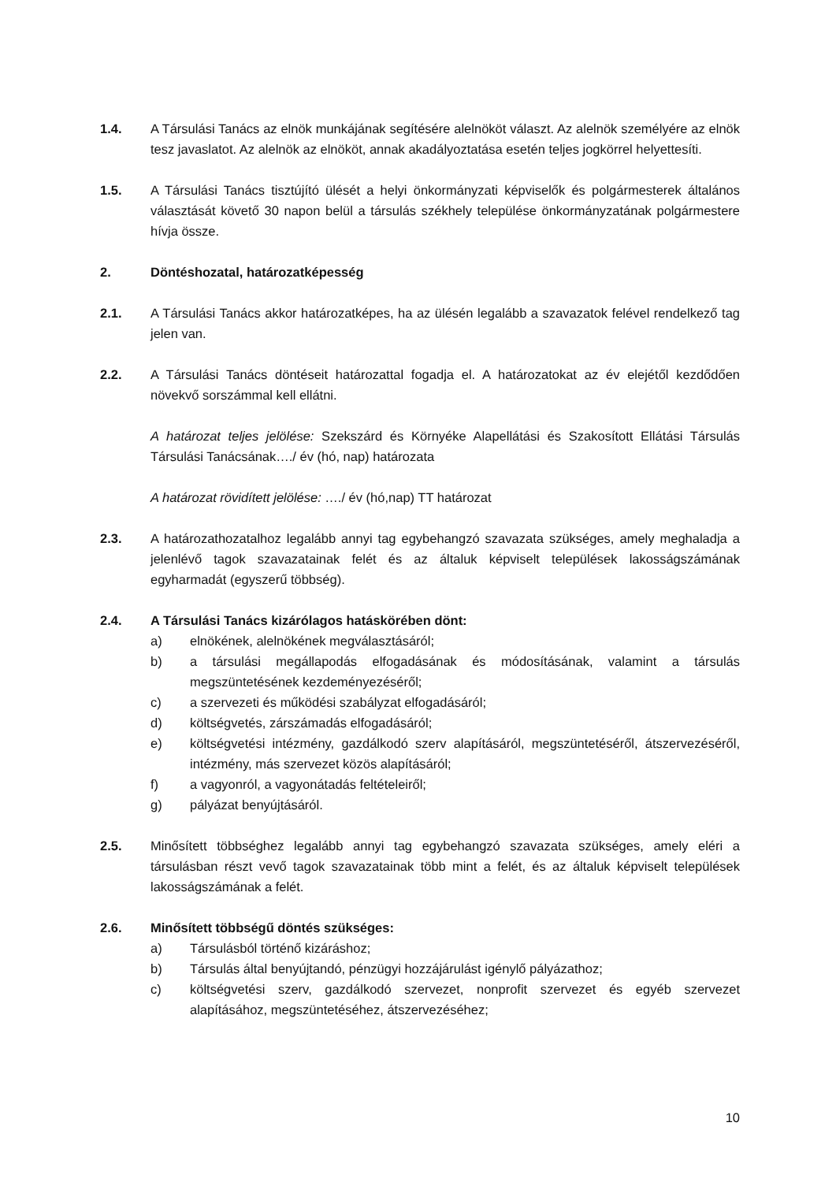1.4. A Társulási Tanács az elnök munkájának segítésére alelnököt választ. Az alelnök személyére az elnök tesz javaslatot. Az alelnök az elnököt, annak akadályoztatása esetén teljes jogkörrel helyettesíti.
1.5. A Társulási Tanács tisztújító ülését a helyi önkormányzati képviselők és polgármesterek általános választását követő 30 napon belül a társulás székhely települése önkormányzatának polgármestere hívja össze.
2. Döntéshozatal, határozatképesség
2.1. A Társulási Tanács akkor határozatképes, ha az ülésén legalább a szavazatok felével rendelkező tag jelen van.
2.2. A Társulási Tanács döntéseit határozattal fogadja el. A határozatokat az év elejétől kezdődően növekvő sorszámmal kell ellátni.
A határozat teljes jelölése: Szekszárd és Környéke Alapellátási és Szakosított Ellátási Társulás Társulási Tanácsának…./ év (hó, nap) határozata
A határozat rövidített jelölése: …./ év (hó,nap) TT határozat
2.3. A határozathozatalhoz legalább annyi tag egybehangzó szavazata szükséges, amely meghaladja a jelenlévő tagok szavazatainak felét és az általuk képviselt települések lakosságszámának egyharmadát (egyszerű többség).
2.4. A Társulási Tanács kizárólagos hatáskörében dönt:
a) elnökének, alelnökének megválasztásáról;
b) a társulási megállapodás elfogadásának és módosításának, valamint a társulás megszüntetésének kezdeményezéséről;
c) a szervezeti és működési szabályzat elfogadásáról;
d) költségvetés, zárszámadás elfogadásáról;
e) költségvetési intézmény, gazdálkodó szerv alapításáról, megszüntetéséről, átszervezéséről, intézmény, más szervezet közös alapításáról;
f) a vagyonról, a vagyonátadás feltételeiről;
g) pályázat benyújtásáról.
2.5. Minősített többséghez legalább annyi tag egybehangzó szavazata szükséges, amely eléri a társulásban részt vevő tagok szavazatainak több mint a felét, és az általuk képviselt települések lakosságszámának a felét.
2.6. Minősített többségű döntés szükséges:
a) Társulásból történő kizáráshoz;
b) Társulás által benyújtandó, pénzügyi hozzájárulást igénylő pályázathoz;
c) költségvetési szerv, gazdálkodó szervezet, nonprofit szervezet és egyéb szervezet alapításához, megszüntetéséhez, átszervezéséhez;
10